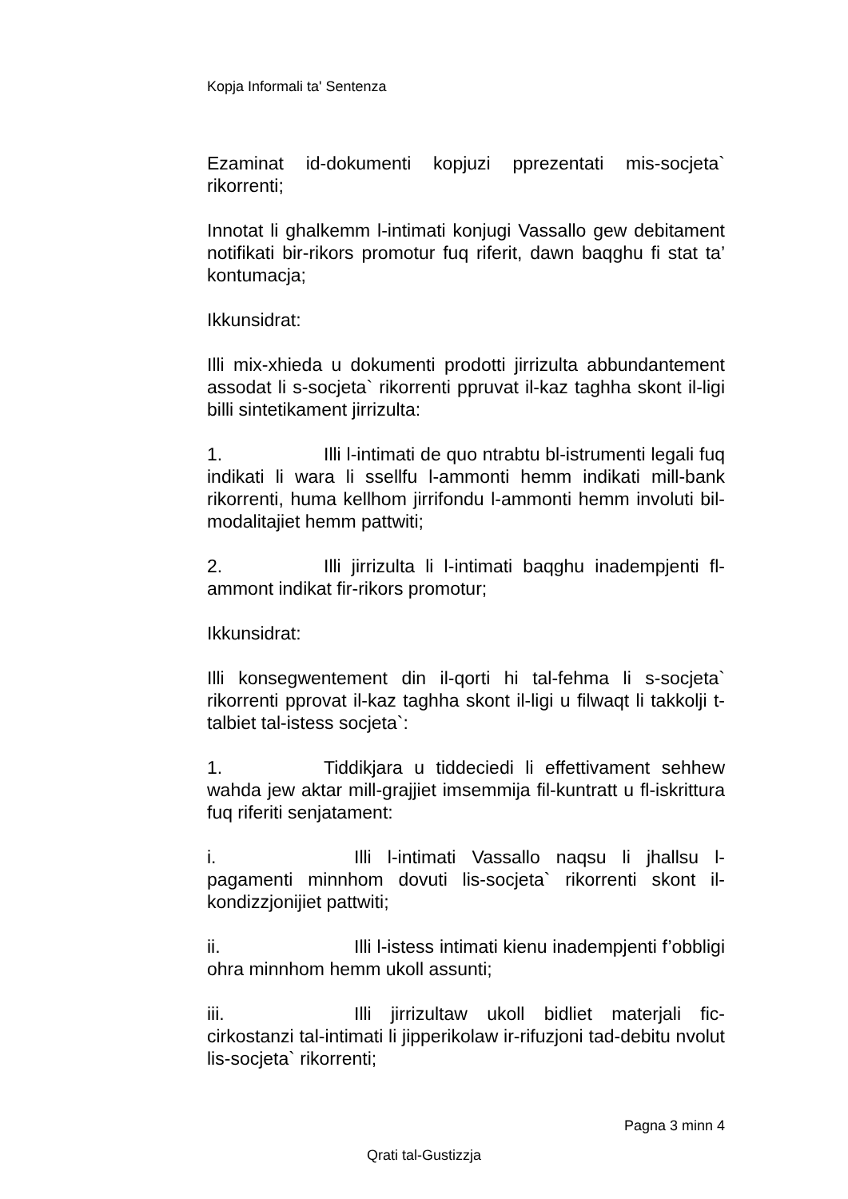Kopja Informali ta' Sentenza
Ezaminat id-dokumenti kopjuzi pprezentati mis-socjeta` rikorrenti;
Innotat li ghalkemm l-intimati konjugi Vassallo gew debitament notifikati bir-rikors promotur fuq riferit, dawn baqghu fi stat ta’ kontumacja;
Ikkunsidrat:
Illi mix-xhieda u dokumenti prodotti jirrizulta abbundantement assodat li s-socjeta` rikorrenti ppruvat il-kaz taghha skont il-ligi billi sintetikament jirrizulta:
1. Illi l-intimati de quo ntrabtu bl-istrumenti legali fuq indikati li wara li ssellfu l-ammonti hemm indikati mill-bank rikorrenti, huma kellhom jirrifondu l-ammonti hemm involuti bil-modalitajiet hemm pattwiti;
2. Illi jirrizulta li l-intimati baqghu inadempjenti fl-ammont indikat fir-rikors promotur;
Ikkunsidrat:
Illi konsegwentement din il-qorti hi tal-fehma li s-socjeta` rikorrenti pprovat il-kaz taghha skont il-ligi u filwaqt li takkolji t-talbiet tal-istess socjeta`:
1. Tiddikjara u tiddeciedi li effettivament sehhew wahda jew aktar mill-grajjiet imsemmija fil-kuntratt u fl-iskrittura fuq riferiti senjatament:
i. Illi l-intimati Vassallo naqsu li jhallsu l-pagamenti minnhom dovuti lis-socjeta` rikorrenti skont il-kondizzjonijiet pattwiti;
ii. Illi l-istess intimati kienu inadempjenti f’obbligi ohra minnhom hemm ukoll assunti;
iii. Illi jirrizultaw ukoll bidliet materjali fic-cirkostanzi tal-intimati li jipperikolaw ir-rifuzjoni tad-debitu nvolut lis-socjeta` rikorrenti;
Pagna 3 minn 4
Qrati tal-Gustizzja